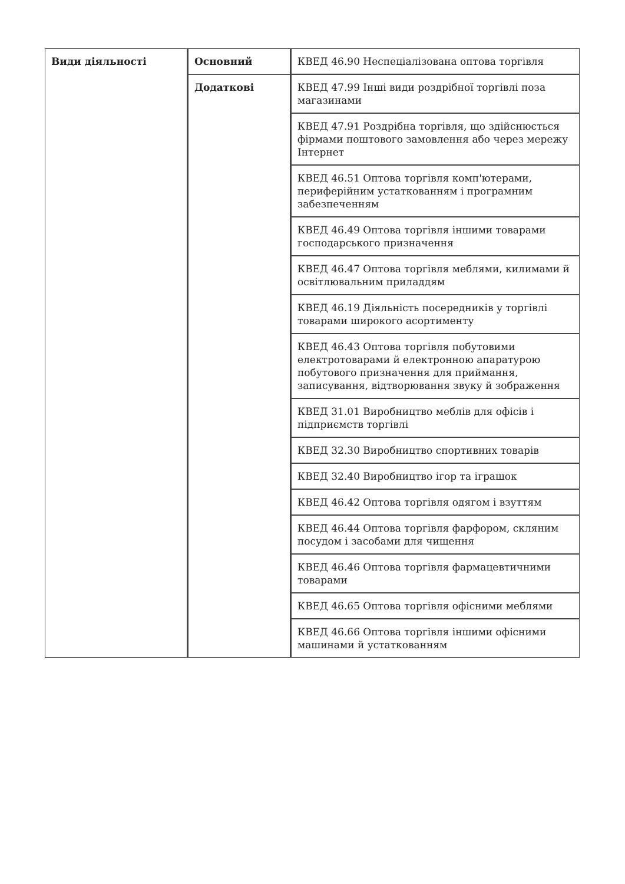| Види діяльності | Основний | КВЕД 46.90 Неспеціалізована оптова торгівля |
| | Додаткові | КВЕД 47.99 Інші види роздрібної торгівлі поза магазинами |
| | | КВЕД 47.91 Роздрібна торгівля, що здійснюється фірмами поштового замовлення або через мережу Інтернет |
| | | КВЕД 46.51 Оптова торгівля комп'ютерами, периферійним устаткованням і програмним забезпеченням |
| | | КВЕД 46.49 Оптова торгівля іншими товарами господарського призначення |
| | | КВЕД 46.47 Оптова торгівля меблями, килимами й освітлювальним приладдям |
| | | КВЕД 46.19 Діяльність посередників у торгівлі товарами широкого асортименту |
| | | КВЕД 46.43 Оптова торгівля побутовими електротоварами й електронною апаратурою побутового призначення для приймання, записування, відтворювання звуку й зображення |
| | | КВЕД 31.01 Виробництво меблів для офісів і підприємств торгівлі |
| | | КВЕД 32.30 Виробництво спортивних товарів |
| | | КВЕД 32.40 Виробництво ігор та іграшок |
| | | КВЕД 46.42 Оптова торгівля одягом і взуттям |
| | | КВЕД 46.44 Оптова торгівля фарфором, скляним посудом і засобами для чищення |
| | | КВЕД 46.46 Оптова торгівля фармацевтичними товарами |
| | | КВЕД 46.65 Оптова торгівля офісними меблями |
| | | КВЕД 46.66 Оптова торгівля іншими офісними машинами й устаткованням |